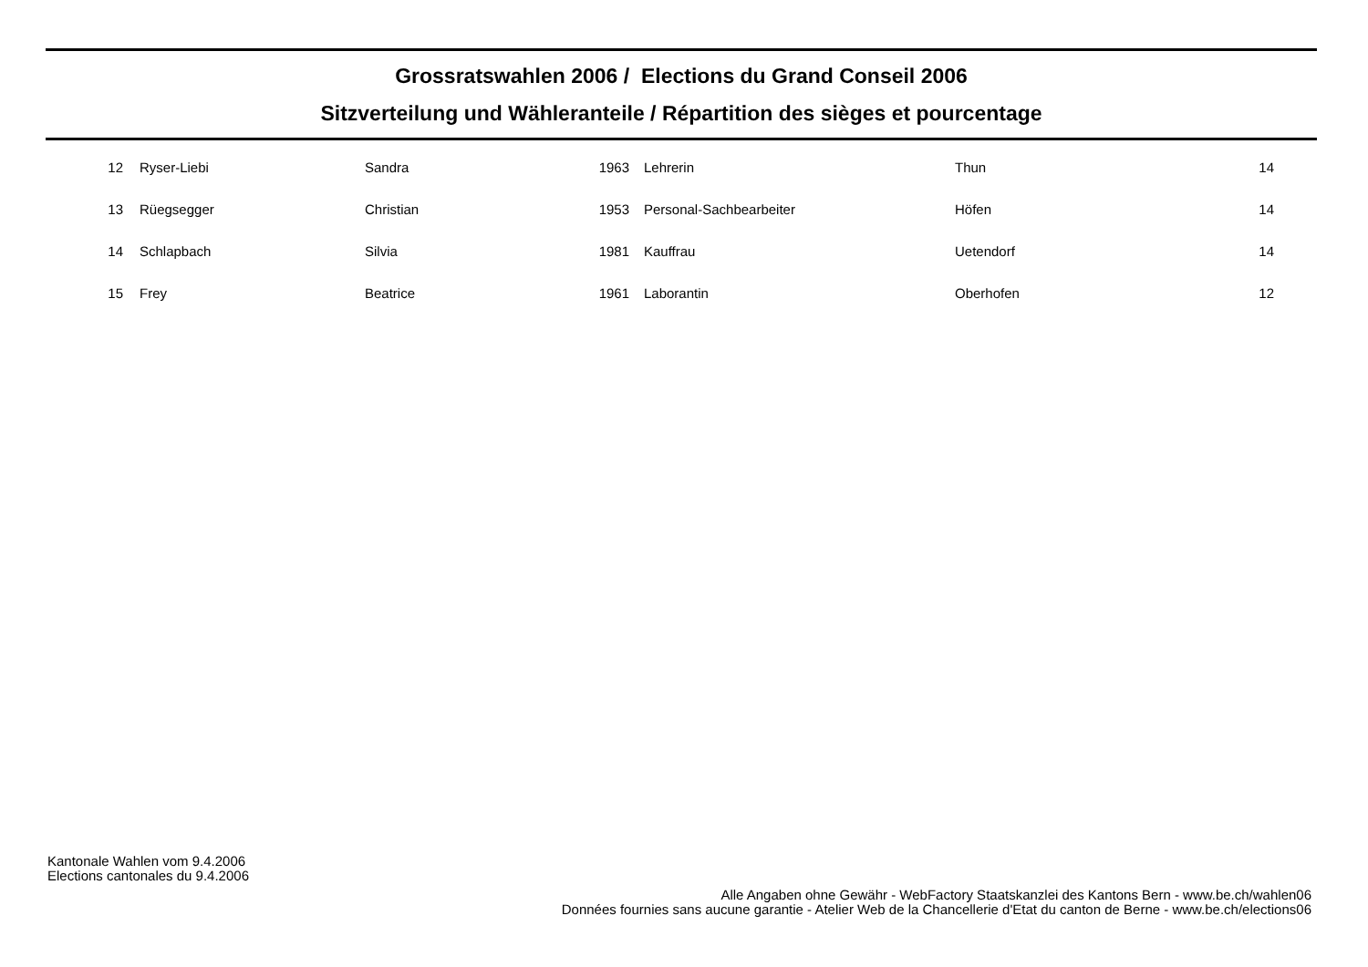Grossratswahlen 2006 / Elections du Grand Conseil 2006
Sitzverteilung und Wähleranteile / Répartition des sièges et pourcentage
| 12 | Ryser-Liebi | Sandra | 1963 | Lehrerin | Thun | 14 |
| 13 | Rüegsegger | Christian | 1953 | Personal-Sachbearbeiter | Höfen | 14 |
| 14 | Schlapbach | Silvia | 1981 | Kauffrau | Uetendorf | 14 |
| 15 | Frey | Beatrice | 1961 | Laborantin | Oberhofen | 12 |
Kantonale Wahlen vom 9.4.2006
Elections cantonales du 9.4.2006
Alle Angaben ohne Gewähr - WebFactory Staatskanzlei des Kantons Bern - www.be.ch/wahlen06
Données fournies sans aucune garantie - Atelier Web de la Chancellerie d'Etat du canton de Berne - www.be.ch/elections06